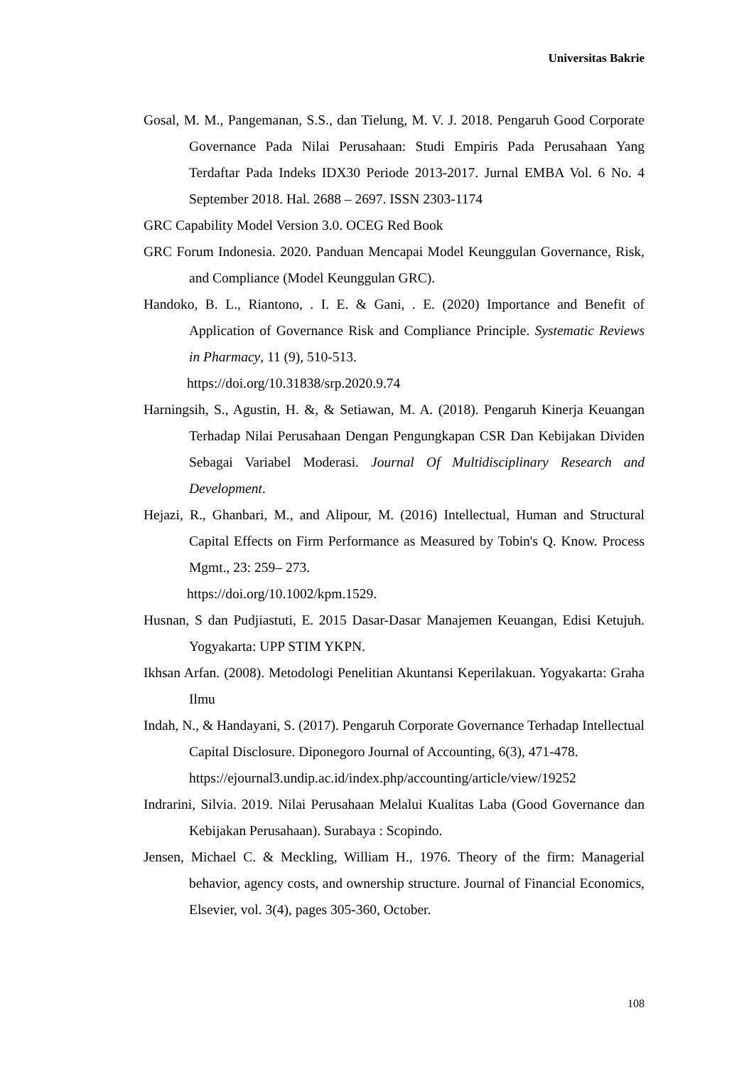Universitas Bakrie
Gosal, M. M., Pangemanan, S.S., dan Tielung, M. V. J. 2018. Pengaruh Good Corporate Governance Pada Nilai Perusahaan: Studi Empiris Pada Perusahaan Yang Terdaftar Pada Indeks IDX30 Periode 2013-2017. Jurnal EMBA Vol. 6 No. 4 September 2018. Hal. 2688 – 2697. ISSN 2303-1174
GRC Capability Model Version 3.0. OCEG Red Book
GRC Forum Indonesia. 2020. Panduan Mencapai Model Keunggulan Governance, Risk, and Compliance (Model Keunggulan GRC).
Handoko, B. L., Riantono, . I. E. & Gani, . E. (2020) Importance and Benefit of Application of Governance Risk and Compliance Principle. Systematic Reviews in Pharmacy, 11 (9), 510-513.
https://doi.org/10.31838/srp.2020.9.74
Harningsih, S., Agustin, H. &, & Setiawan, M. A. (2018). Pengaruh Kinerja Keuangan Terhadap Nilai Perusahaan Dengan Pengungkapan CSR Dan Kebijakan Dividen Sebagai Variabel Moderasi. Journal Of Multidisciplinary Research and Development.
Hejazi, R., Ghanbari, M., and Alipour, M. (2016) Intellectual, Human and Structural Capital Effects on Firm Performance as Measured by Tobin's Q. Know. Process Mgmt., 23: 259– 273.
https://doi.org/10.1002/kpm.1529.
Husnan, S dan Pudjiastuti, E. 2015 Dasar-Dasar Manajemen Keuangan, Edisi Ketujuh. Yogyakarta: UPP STIM YKPN.
Ikhsan Arfan. (2008). Metodologi Penelitian Akuntansi Keperilakuan. Yogyakarta: Graha Ilmu
Indah, N., & Handayani, S. (2017). Pengaruh Corporate Governance Terhadap Intellectual Capital Disclosure. Diponegoro Journal of Accounting, 6(3), 471-478.
https://ejournal3.undip.ac.id/index.php/accounting/article/view/19252
Indrarini, Silvia. 2019. Nilai Perusahaan Melalui Kualitas Laba (Good Governance dan Kebijakan Perusahaan). Surabaya : Scopindo.
Jensen, Michael C. & Meckling, William H., 1976. Theory of the firm: Managerial behavior, agency costs, and ownership structure. Journal of Financial Economics, Elsevier, vol. 3(4), pages 305-360, October.
108